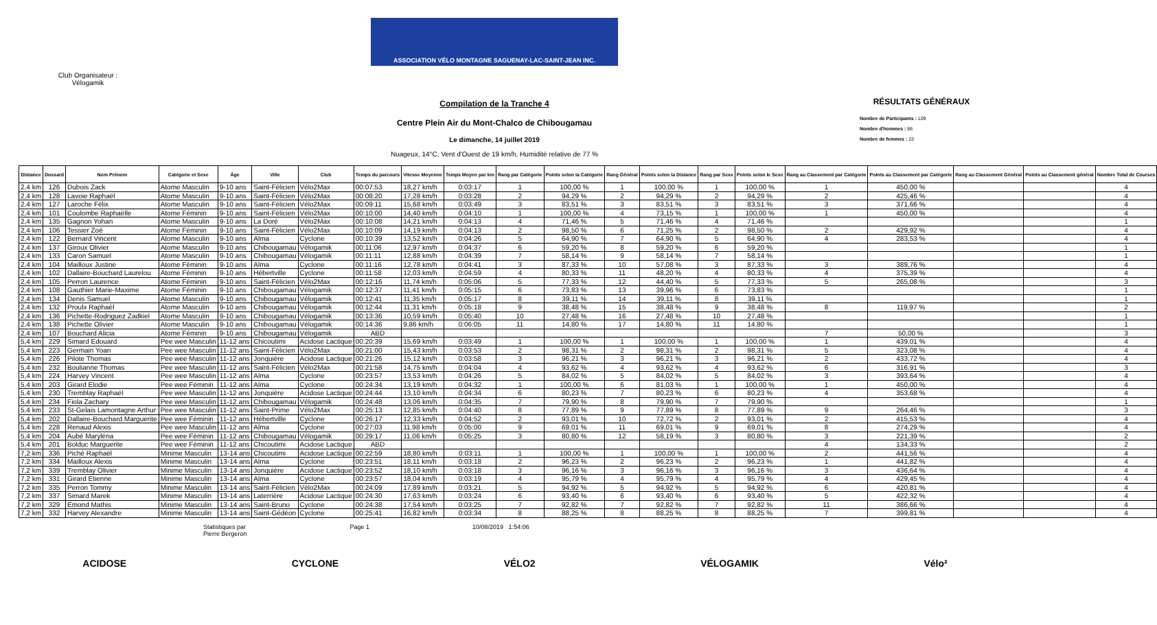Club Organisateur :
Vélogamik
ASSOCIATION VÉLO MONTAGNE SAGUENAY-LAC-SAINT-JEAN INC.
Compilation de la Tranche 4
Centre Plein Air du Mont-Chalco de Chibougamau
Le dimanche, 14 juillet 2019
Nuageux, 14°C, Vent d'Ouest de 19 km/h, Humidité relative de 77 %
RÉSULTATS GÉNÉRAUX
Nombre de Participants : 109
Nombre d'hommes : 86
Nombre de femmes : 23
| Distance | Dossard | Nom Prénom | Catégorie et Sexe | Âge | Ville | Club | Temps du parcours | Vitesse Moyenne | Temps Moyen par km | Rang par Catégorie | Points selon la Catégorie | Rang Général | Points selon la Distance | Rang par Sexe | Points selon le Sexe | Rang au Classement par Catégorie | Points au Classement par Catégorie | Rang au Classement Général | Points au Classement général | Nombre Total de Courses |
| --- | --- | --- | --- | --- | --- | --- | --- | --- | --- | --- | --- | --- | --- | --- | --- | --- | --- | --- | --- | --- |
| 2,4 km | 126 | Dubois Zack | Atome Masculin | 9-10 ans | Saint-Félicien | Vélo2Max | 00:07:53 | 18,27 km/h | 0:03:17 | 1 | 100,00 % | 1 | 100,00 % | 1 | 100,00 % | 1 | 450,00 % | | | 4 |
| 2,4 km | 128 | Lavoie Raphaël | Atome Masculin | 9-10 ans | Saint-Félicien | Vélo2Max | 00:08:20 | 17,28 km/h | 0:03:28 | 2 | 94,29 % | 2 | 94,29 % | 2 | 94,29 % | 2 | 425,46 % | | | 4 |
| 2,4 km | 127 | Laroche Félix | Atome Masculin | 9-10 ans | Saint-Félicien | Vélo2Max | 00:09:11 | 15,68 km/h | 0:03:49 | 3 | 83,51 % | 3 | 83,51 % | 3 | 83,51 % | 3 | 371,66 % | | | 4 |
| 2,4 km | 101 | Coulombe Raphaëlle | Atome Féminin | 9-10 ans | Saint-Félicien | Vélo2Max | 00:10:00 | 14,40 km/h | 0:04:10 | 1 | 100,00 % | 4 | 73,15 % | 1 | 100,00 % | 1 | 450,00 % | | | 4 |
| 2,4 km | 135 | Gagnon Yohan | Atome Masculin | 9-10 ans | La Doré | Vélo2Max | 00:10:08 | 14,21 km/h | 0:04:13 | 4 | 71,46 % | 5 | 71,46 % | 4 | 71,46 % | | | | | 1 |
| 2,4 km | 106 | Tessier Zoé | Atome Féminin | 9-10 ans | Saint-Félicien | Vélo2Max | 00:10:09 | 14,19 km/h | 0:04:13 | 2 | 98,50 % | 6 | 71,25 % | 2 | 98,50 % | 2 | 429,92 % | | | 4 |
| 2,4 km | 122 | Bernard Vincent | Atome Masculin | 9-10 ans | Alma | Cyclone | 00:10:39 | 13,52 km/h | 0:04:26 | 5 | 64,90 % | 7 | 64,90 % | 5 | 64,90 % | 4 | 283,53 % | | | 4 |
| 2,4 km | 137 | Giroux Olivier | Atome Masculin | 9-10 ans | Chibougamau | Vélogamik | 00:11:06 | 12,97 km/h | 0:04:37 | 6 | 59,20 % | 8 | 59,20 % | 6 | 59,20 % | | | | | 1 |
| 2,4 km | 133 | Caron Samuel | Atome Masculin | 9-10 ans | Chibougamau | Vélogamik | 00:11:11 | 12,88 km/h | 0:04:39 | 7 | 58,14 % | 9 | 58,14 % | 7 | 58,14 % | | | | | 1 |
| 2,4 km | 104 | Mailloux Justine | Atome Féminin | 9-10 ans | Alma | Cyclone | 00:11:16 | 12,78 km/h | 0:04:41 | 3 | 87,33 % | 10 | 57,08 % | 3 | 87,33 % | 3 | 389,76 % | | | 4 |
| 2,4 km | 102 | Dallaire-Bouchard Laurelou | Atome Féminin | 9-10 ans | Hébertville | Cyclone | 00:11:58 | 12,03 km/h | 0:04:59 | 4 | 80,33 % | 11 | 48,20 % | 4 | 80,33 % | 4 | 375,39 % | | | 4 |
| 2,4 km | 105 | Perron Laurence | Atome Féminin | 9-10 ans | Saint-Félicien | Vélo2Max | 00:12:16 | 11,74 km/h | 0:05:06 | 5 | 77,33 % | 12 | 44,40 % | 5 | 77,33 % | 5 | 265,08 % | | | 3 |
| 2,4 km | 108 | Gauthier Marie-Maxime | Atome Féminin | 9-10 ans | Chibougamau | Vélogamik | 00:12:37 | 11,41 km/h | 0:05:15 | 6 | 73,83 % | 13 | 39,96 % | 6 | 73,83 % | | | | | 1 |
| 2,4 km | 134 | Denis Samuel | Atome Masculin | 9-10 ans | Chibougamau | Vélogamik | 00:12:41 | 11,35 km/h | 0:05:17 | 8 | 39,11 % | 14 | 39,11 % | 8 | 39,11 % | | | | | 1 |
| 2,4 km | 132 | Proulx Raphaël | Atome Masculin | 9-10 ans | Chibougamau | Vélogamik | 00:12:44 | 11,31 km/h | 0:05:18 | 9 | 38,48 % | 15 | 38,48 % | 9 | 38,48 % | 8 | 119,97 % | | | 2 |
| 2,4 km | 136 | Pichette-Rodriguez Zadkiel | Atome Masculin | 9-10 ans | Chibougamau | Vélogamik | 00:13:36 | 10,59 km/h | 0:05:40 | 10 | 27,48 % | 16 | 27,48 % | 10 | 27,48 % | | | | | 1 |
| 2,4 km | 138 | Pichette Olivier | Atome Masculin | 9-10 ans | Chibougamau | Vélogamik | 00:14:36 | 9,86 km/h | 0:06:05 | 11 | 14,80 % | 17 | 14,80 % | 11 | 14,80 % | | | | | 1 |
| 2,4 km | 107 | Bouchard Alicia | Atome Féminin | 9-10 ans | Chibougamau | Vélogamik | ABD | | | | | | | | | 7 | 50,00 % | | | 3 |
| 5,4 km | 229 | Simard Edouard | Pee wee Masculin | 11-12 ans | Chicoutimi | Acidose Lactique | 00:20:39 | 15,69 km/h | 0:03:49 | 1 | 100,00 % | 1 | 100,00 % | 1 | 100,00 % | 1 | 439,01 % | | | 4 |
| 5,4 km | 223 | Germain Yoan | Pee wee Masculin | 11-12 ans | Saint-Félicien | Vélo2Max | 00:21:00 | 15,43 km/h | 0:03:53 | 2 | 98,31 % | 2 | 98,31 % | 2 | 98,31 % | 5 | 323,08 % | | | 4 |
| 5,4 km | 226 | Pilote Thomas | Pee wee Masculin | 11-12 ans | Jonquière | Acidose Lactique | 00:21:26 | 15,12 km/h | 0:03:58 | 3 | 96,21 % | 3 | 96,21 % | 3 | 96,21 % | 2 | 433,72 % | | | 4 |
| 5,4 km | 232 | Boulianne Thomas | Pee wee Masculin | 11-12 ans | Saint-Félicien | Vélo2Max | 00:21:58 | 14,75 km/h | 0:04:04 | 4 | 93,62 % | 4 | 93,62 % | 4 | 93,62 % | 6 | 316,91 % | | | 3 |
| 5,4 km | 224 | Harvey Vincent | Pee wee Masculin | 11-12 ans | Alma | Cyclone | 00:23:57 | 13,53 km/h | 0:04:26 | 5 | 84,02 % | 5 | 84,02 % | 5 | 84,02 % | 3 | 393,64 % | | | 4 |
| 5,4 km | 203 | Girard Elodie | Pee wee Féminin | 11-12 ans | Alma | Cyclone | 00:24:34 | 13,19 km/h | 0:04:32 | 1 | 100,00 % | 6 | 81,03 % | 1 | 100,00 % | 1 | 450,00 % | | | 4 |
| 5,4 km | 230 | Tremblay Raphaël | Pee wee Masculin | 11-12 ans | Jonquière | Acidose Lactique | 00:24:44 | 13,10 km/h | 0:04:34 | 6 | 80,23 % | 7 | 80,23 % | 6 | 80,23 % | 4 | 353,68 % | | | 4 |
| 5,4 km | 234 | Fiola Zachary | Pee wee Masculin | 11-12 ans | Chibougamau | Vélogamik | 00:24:48 | 13,06 km/h | 0:04:35 | 7 | 79,90 % | 8 | 79,90 % | 7 | 79,90 % | | | | | 1 |
| 5,4 km | 233 | St-Gelais Lamontagne Arthur | Pee wee Masculin | 11-12 ans | Saint-Prime | Vélo2Max | 00:25:13 | 12,85 km/h | 0:04:40 | 8 | 77,89 % | 9 | 77,89 % | 8 | 77,89 % | 9 | 264,46 % | | | 3 |
| 5,4 km | 202 | Dallaire-Bouchard Marguerite | Pee wee Féminin | 11-12 ans | Hébertville | Cyclone | 00:26:17 | 12,33 km/h | 0:04:52 | 2 | 93,01 % | 10 | 72,72 % | 2 | 93,01 % | 2 | 415,53 % | | | 4 |
| 5,4 km | 228 | Renaud Alexis | Pee wee Masculin | 11-12 ans | Alma | Cyclone | 00:27:03 | 11,98 km/h | 0:05:00 | 9 | 69,01 % | 11 | 69,01 % | 9 | 69,01 % | 8 | 274,29 % | | | 4 |
| 5,4 km | 204 | Aubé Maryléna | Pee wee Féminin | 11-12 ans | Chibougamau | Vélogamik | 00:29:17 | 11,06 km/h | 0:05:25 | 3 | 80,80 % | 12 | 58,19 % | 3 | 80,80 % | 3 | 221,39 % | | | 2 |
| 5,4 km | 201 | Bolduc Marguerite | Pee wee Féminin | 11-12 ans | Chicoutimi | Acidose Lactique | ABD | | | | | | | | | 4 | 134,33 % | | | 2 |
| 7,2 km | 336 | Piché Raphaël | Minime Masculin | 13-14 ans | Chicoutimi | Acidose Lactique | 00:22:59 | 18,80 km/h | 0:03:11 | 1 | 100,00 % | 1 | 100,00 % | 1 | 100,00 % | 2 | 441,56 % | | | 4 |
| 7,2 km | 334 | Mailloux Alexis | Minime Masculin | 13-14 ans | Alma | Cyclone | 00:23:51 | 18,11 km/h | 0:03:18 | 2 | 96,23 % | 2 | 96,23 % | 2 | 96,23 % | 1 | 441,82 % | | | 4 |
| 7,2 km | 339 | Tremblay Olivier | Minime Masculin | 13-14 ans | Jonquière | Acidose Lactique | 00:23:52 | 18,10 km/h | 0:03:18 | 3 | 96,16 % | 3 | 96,16 % | 3 | 96,16 % | 3 | 436,64 % | | | 4 |
| 7,2 km | 331 | Girard Etienne | Minime Masculin | 13-14 ans | Alma | Cyclone | 00:23:57 | 18,04 km/h | 0:03:19 | 4 | 95,79 % | 4 | 95,79 % | 4 | 95,79 % | 4 | 429,45 % | | | 4 |
| 7,2 km | 335 | Perron Tommy | Minime Masculin | 13-14 ans | Saint-Félicien | Vélo2Max | 00:24:09 | 17,89 km/h | 0:03:21 | 5 | 94,92 % | 5 | 94,92 % | 5 | 94,92 % | 6 | 420,81 % | | | 4 |
| 7,2 km | 337 | Simard Marek | Minime Masculin | 13-14 ans | Laterrière | Acidose Lactique | 00:24:30 | 17,63 km/h | 0:03:24 | 6 | 93,40 % | 6 | 93,40 % | 6 | 93,40 % | 5 | 422,32 % | | | 4 |
| 7,2 km | 329 | Emond Mathis | Minime Masculin | 13-14 ans | Saint-Bruno | Cyclone | 00:24:38 | 17,54 km/h | 0:03:25 | 7 | 92,82 % | 7 | 92,82 % | 7 | 92,82 % | 11 | 386,66 % | | | 4 |
| 7,2 km | 332 | Harvey Alexandre | Minime Masculin | 13-14 ans | Saint-Gédéon | Cyclone | 00:25:41 | 16,82 km/h | 0:03:34 | 8 | 88,25 % | 8 | 88,25 % | 8 | 88,25 % | 7 | 399,81 % | | | 4 |
Statistiques par
Pierre Bergeron
Page 1 10/08/2019 1:54:06
ACIDOSE CYCLONE VÉLO2 VÉLOGAMIK Vélo²